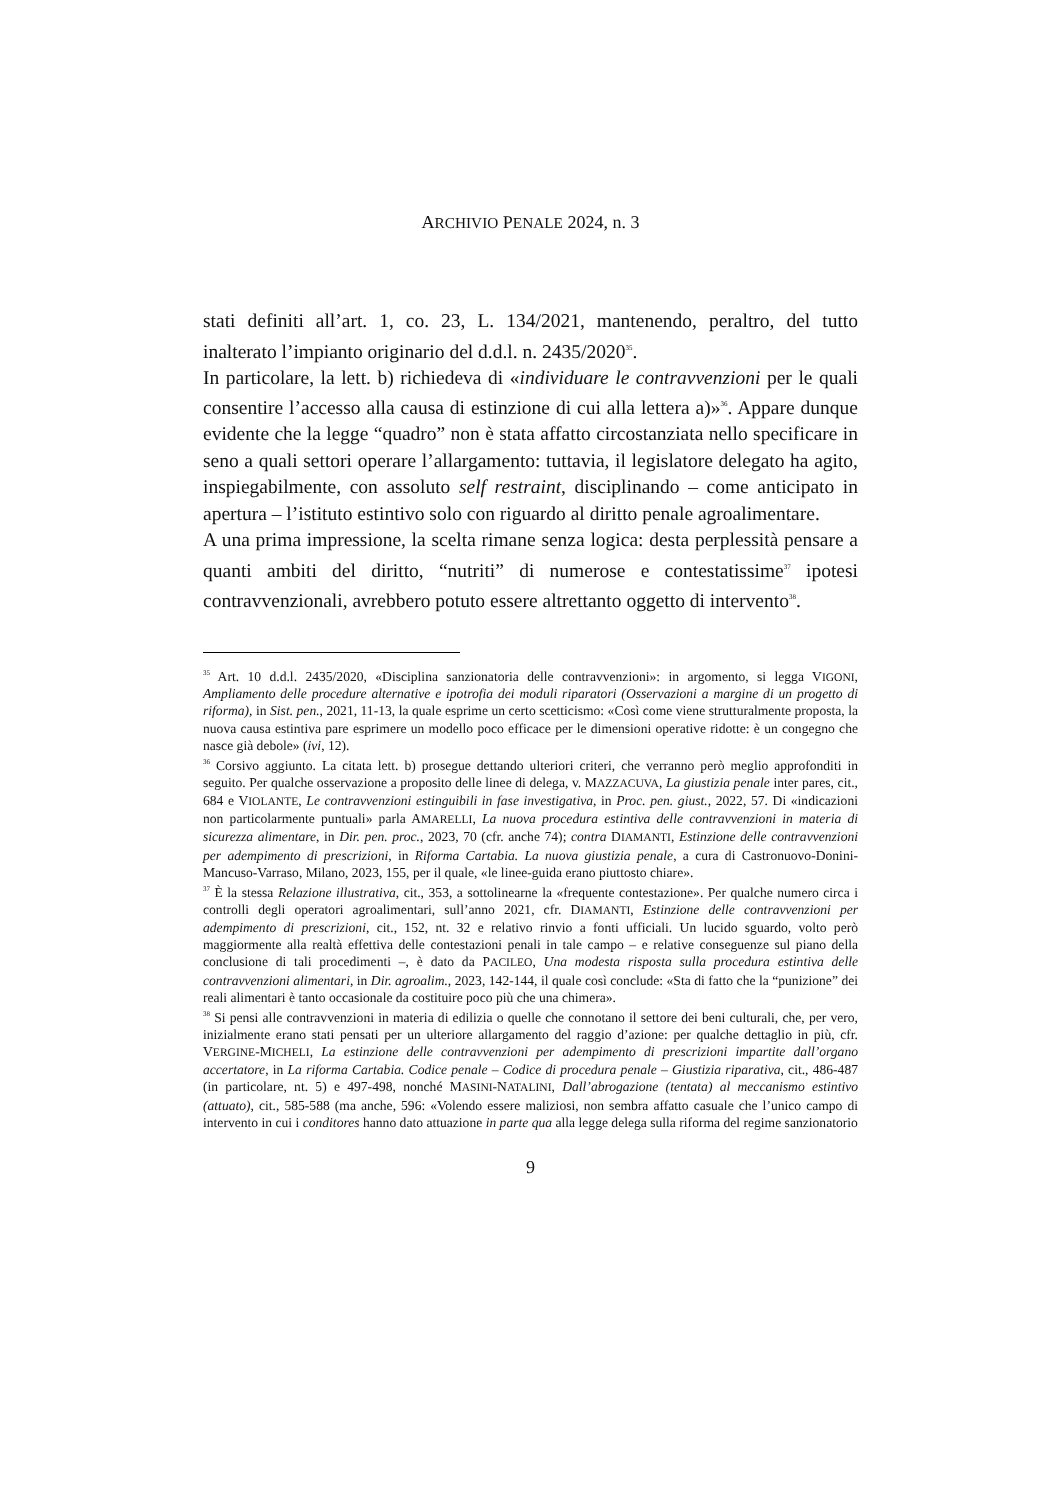ARCHIVIO PENALE 2024, n. 3
stati definiti all’art. 1, co. 23, L. 134/2021, mantenendo, peraltro, del tutto inalterato l’impianto originario del d.d.l. n. 2435/2020<sup>35</sup>.
In particolare, la lett. b) richiedeva di «individuare le contravvenzioni per le quali consentire l’accesso alla causa di estinzione di cui alla lettera a)»<sup>36</sup>. Appare dunque evidente che la legge “quadro” non è stata affatto circostanziata nello specificare in seno a quali settori operare l’allargamento: tuttavia, il legislatore delegato ha agito, inspiegabilmente, con assoluto self restraint, disciplinando – come anticipato in apertura – l’istituto estintivo solo con riguardo al diritto penale agroalimentare.
A una prima impressione, la scelta rimane senza logica: desta perplessità pensare a quanti ambiti del diritto, “nutriti” di numerose e contestatissime<sup>37</sup> ipotesi contravvenzionali, avrebbero potuto essere altrettanto oggetto di intervento<sup>38</sup>.
<sup>35</sup> Art. 10 d.d.l. 2435/2020, «Disciplina sanzionatoria delle contravvenzioni»: in argomento, si legga VIGONI, Ampliamento delle procedure alternative e ipotrofia dei moduli riparatori (Osservazioni a margine di un progetto di riforma), in Sist. pen., 2021, 11-13, la quale esprime un certo scetticismo: «Così come viene strutturalmente proposta, la nuova causa estintiva pare esprimere un modello poco efficace per le dimensioni operative ridotte: è un congegno che nasce già debole» (ivi, 12).
<sup>36</sup> Corsivo aggiunto. La citata lett. b) prosegue dettando ulteriori criteri, che verranno però meglio approfonditi in seguito. Per qualche osservazione a proposito delle linee di delega, v. MAZZACUVA, La giustizia penale inter pares, cit., 684 e VIOLANTE, Le contravvenzioni estinguibili in fase investigativa, in Proc. pen. giust., 2022, 57. Di «indicazioni non particolarmente puntuali» parla AMARELLI, La nuova procedura estintiva delle contravvenzioni in materia di sicurezza alimentare, in Dir. pen. proc., 2023, 70 (cfr. anche 74); contra DIAMANTI, Estinzione delle contravvenzioni per adempimento di prescrizioni, in Riforma Cartabia. La nuova giustizia penale, a cura di Castronuovo-Donini-Mancuso-Varraso, Milano, 2023, 155, per il quale, «le linee-guida erano piuttosto chiare».
<sup>37</sup> È la stessa Relazione illustrativa, cit., 353, a sottolinearne la «frequente contestazione». Per qualche numero circa i controlli degli operatori agroalimentari, sull’anno 2021, cfr. DIAMANTI, Estinzione delle contravvenzioni per adempimento di prescrizioni, cit., 152, nt. 32 e relativo rinvio a fonti ufficiali. Un lucido sguardo, volto però maggiormente alla realtà effettiva delle contestazioni penali in tale campo – e relative conseguenze sul piano della conclusione di tali procedimenti –, è dato da PACILEO, Una modesta risposta sulla procedura estintiva delle contravvenzioni alimentari, in Dir. agroalim., 2023, 142-144, il quale così conclude: «Sta di fatto che la “punizione” dei reali alimentari è tanto occasionale da costituire poco più che una chimera».
<sup>38</sup> Si pensi alle contravvenzioni in materia di edilizia o quelle che connotano il settore dei beni culturali, che, per vero, inizialmente erano stati pensati per un ulteriore allargamento del raggio d’azione: per qualche dettaglio in più, cfr. VERGINE-MICHELI, La estinzione delle contravvenzioni per adempimento di prescrizioni impartite dall’organo accertatore, in La riforma Cartabia. Codice penale – Codice di procedura penale – Giustizia riparativa, cit., 486-487 (in particolare, nt. 5) e 497-498, nonché MASINI-NATALINI, Dall’abrogazione (tentata) al meccanismo estintivo (attuato), cit., 585-588 (ma anche, 596: «Volendo essere maliziosi, non sembra affatto casuale che l’unico campo di intervento in cui i conditores hanno dato attuazione in parte qua alla legge delega sulla riforma del regime sanzionatorio
9